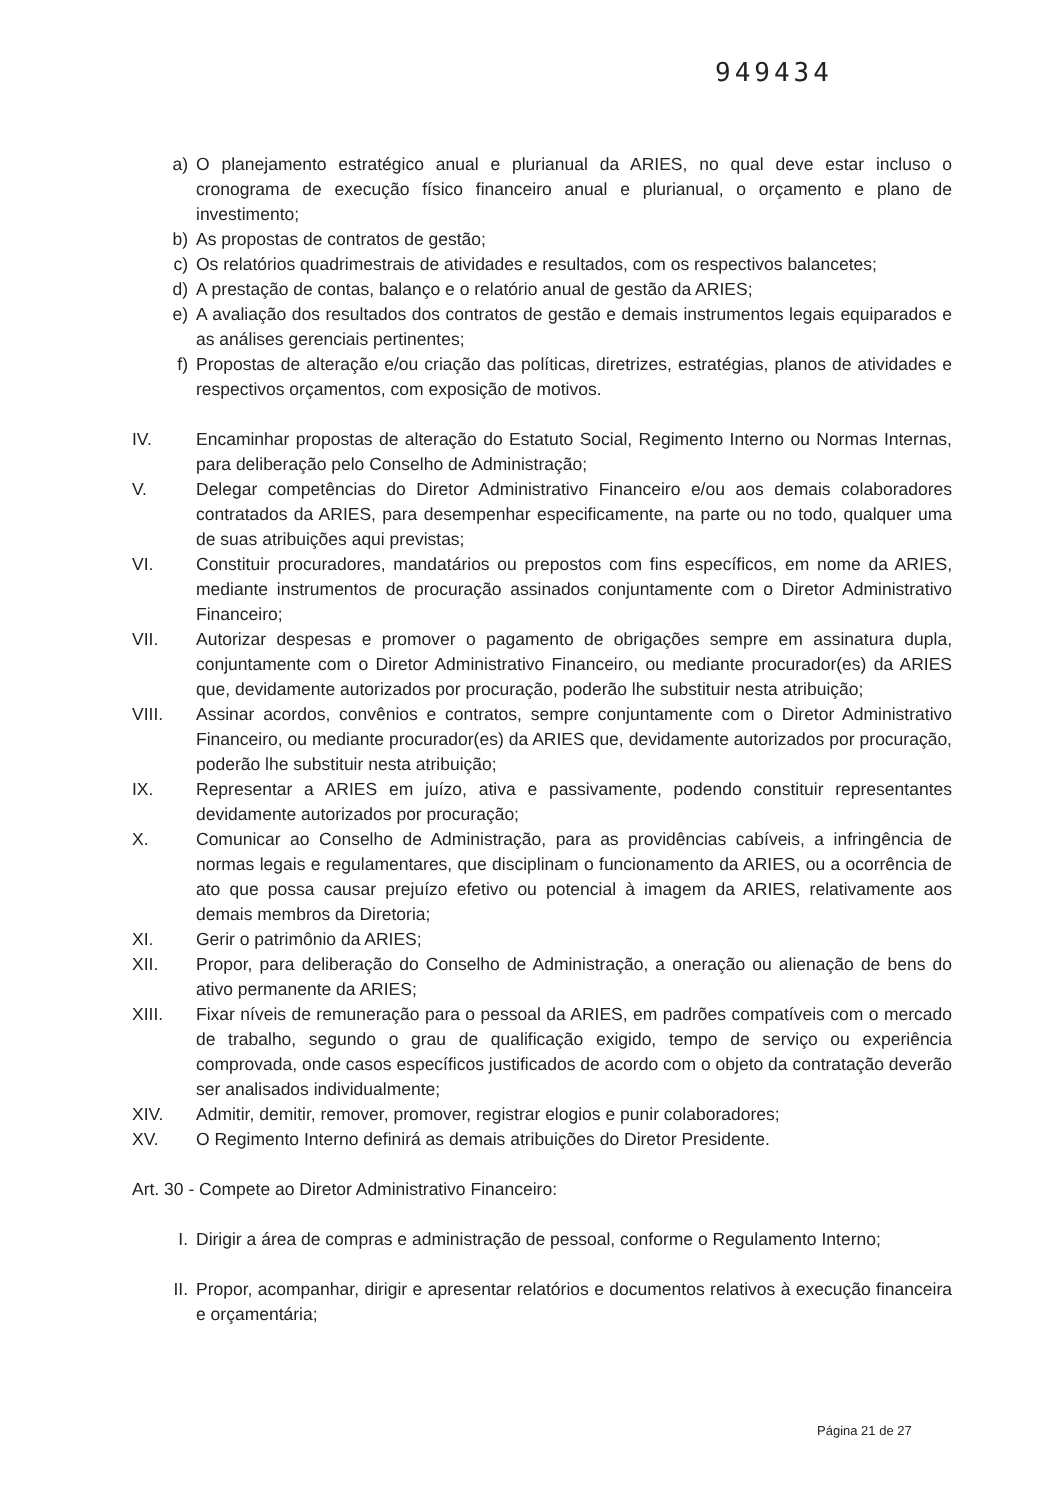949434
a) O planejamento estratégico anual e plurianual da ARIES, no qual deve estar incluso o cronograma de execução físico financeiro anual e plurianual, o orçamento e plano de investimento;
b) As propostas de contratos de gestão;
c) Os relatórios quadrimestrais de atividades e resultados, com os respectivos balancetes;
d) A prestação de contas, balanço e o relatório anual de gestão da ARIES;
e) A avaliação dos resultados dos contratos de gestão e demais instrumentos legais equiparados e as análises gerenciais pertinentes;
f) Propostas de alteração e/ou criação das políticas, diretrizes, estratégias, planos de atividades e respectivos orçamentos, com exposição de motivos.
IV. Encaminhar propostas de alteração do Estatuto Social, Regimento Interno ou Normas Internas, para deliberação pelo Conselho de Administração;
V. Delegar competências do Diretor Administrativo Financeiro e/ou aos demais colaboradores contratados da ARIES, para desempenhar especificamente, na parte ou no todo, qualquer uma de suas atribuições aqui previstas;
VI. Constituir procuradores, mandatários ou prepostos com fins específicos, em nome da ARIES, mediante instrumentos de procuração assinados conjuntamente com o Diretor Administrativo Financeiro;
VII. Autorizar despesas e promover o pagamento de obrigações sempre em assinatura dupla, conjuntamente com o Diretor Administrativo Financeiro, ou mediante procurador(es) da ARIES que, devidamente autorizados por procuração, poderão lhe substituir nesta atribuição;
VIII. Assinar acordos, convênios e contratos, sempre conjuntamente com o Diretor Administrativo Financeiro, ou mediante procurador(es) da ARIES que, devidamente autorizados por procuração, poderão lhe substituir nesta atribuição;
IX. Representar a ARIES em juízo, ativa e passivamente, podendo constituir representantes devidamente autorizados por procuração;
X. Comunicar ao Conselho de Administração, para as providências cabíveis, a infringência de normas legais e regulamentares, que disciplinam o funcionamento da ARIES, ou a ocorrência de ato que possa causar prejuízo efetivo ou potencial à imagem da ARIES, relativamente aos demais membros da Diretoria;
XI. Gerir o patrimônio da ARIES;
XII. Propor, para deliberação do Conselho de Administração, a oneração ou alienação de bens do ativo permanente da ARIES;
XIII. Fixar níveis de remuneração para o pessoal da ARIES, em padrões compatíveis com o mercado de trabalho, segundo o grau de qualificação exigido, tempo de serviço ou experiência comprovada, onde casos específicos justificados de acordo com o objeto da contratação deverão ser analisados individualmente;
XIV. Admitir, demitir, remover, promover, registrar elogios e punir colaboradores;
XV. O Regimento Interno definirá as demais atribuições do Diretor Presidente.
Art. 30 - Compete ao Diretor Administrativo Financeiro:
I. Dirigir a área de compras e administração de pessoal, conforme o Regulamento Interno;
II. Propor, acompanhar, dirigir e apresentar relatórios e documentos relativos à execução financeira e orçamentária;
Página 21 de 27